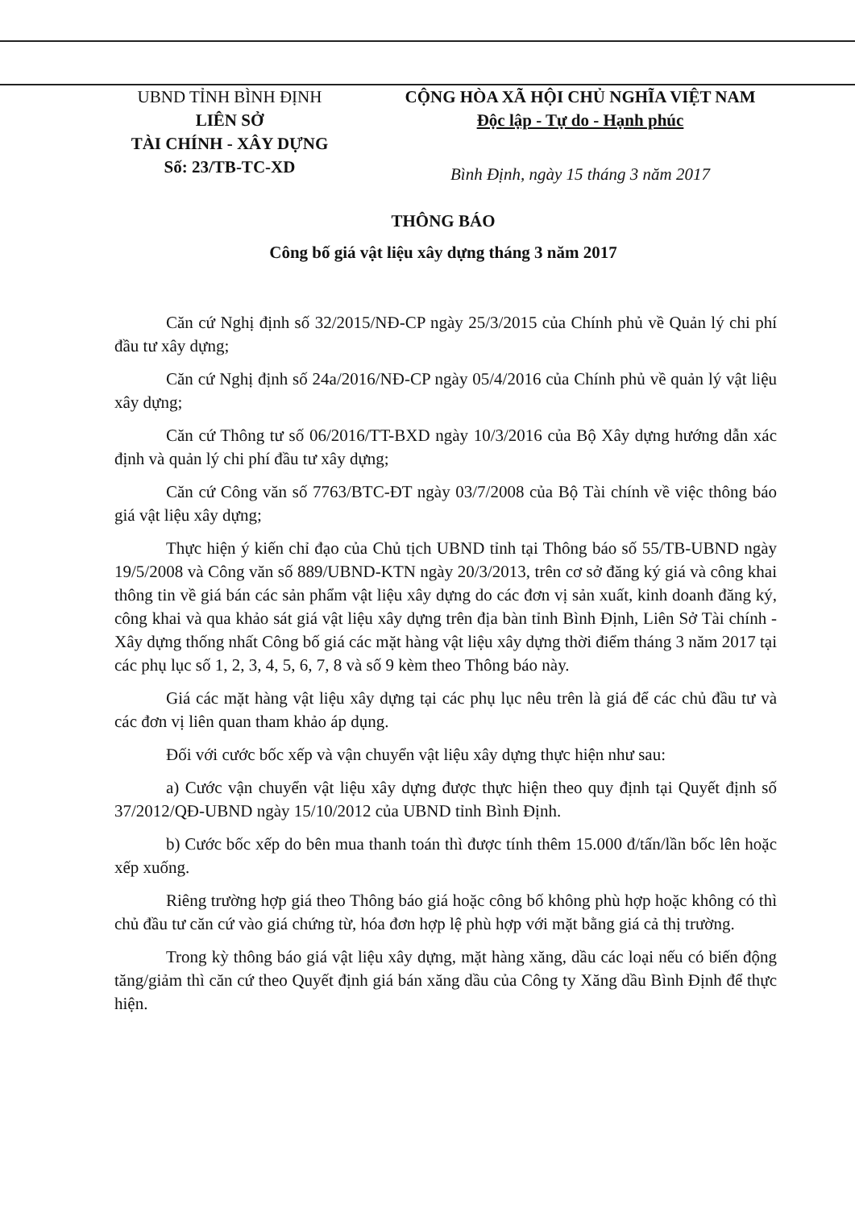UBND TỈNH BÌNH ĐỊNH
LIÊN SỞ
TÀI CHÍNH - XÂY DỰNG
Số: 23/TB-TC-XD
CỘNG HÒA XÃ HỘI CHỦ NGHĨA VIỆT NAM
Độc lập - Tự do - Hạnh phúc
Bình Định, ngày 15 tháng 3 năm 2017
THÔNG BÁO
Công bố giá vật liệu xây dựng tháng 3 năm 2017
Căn cứ Nghị định số 32/2015/NĐ-CP ngày 25/3/2015 của Chính phủ về Quản lý chi phí đầu tư xây dựng;
Căn cứ Nghị định số 24a/2016/NĐ-CP ngày 05/4/2016 của Chính phủ về quản lý vật liệu xây dựng;
Căn cứ Thông tư số 06/2016/TT-BXD ngày 10/3/2016 của Bộ Xây dựng hướng dẫn xác định và quản lý chi phí đầu tư xây dựng;
Căn cứ Công văn số 7763/BTC-ĐT ngày 03/7/2008 của Bộ Tài chính về việc thông báo giá vật liệu xây dựng;
Thực hiện ý kiến chỉ đạo của Chủ tịch UBND tỉnh tại Thông báo số 55/TB-UBND ngày 19/5/2008 và Công văn số 889/UBND-KTN ngày 20/3/2013, trên cơ sở đăng ký giá và công khai thông tin về giá bán các sản phẩm vật liệu xây dựng do các đơn vị sản xuất, kinh doanh đăng ký, công khai và qua khảo sát giá vật liệu xây dựng trên địa bàn tỉnh Bình Định, Liên Sở Tài chính - Xây dựng thống nhất Công bố giá các mặt hàng vật liệu xây dựng thời điểm tháng 3 năm 2017 tại các phụ lục số 1, 2, 3, 4, 5, 6, 7, 8 và số 9 kèm theo Thông báo này.
Giá các mặt hàng vật liệu xây dựng tại các phụ lục nêu trên là giá để các chủ đầu tư và các đơn vị liên quan tham khảo áp dụng.
Đối với cước bốc xếp và vận chuyển vật liệu xây dựng thực hiện như sau:
a) Cước vận chuyển vật liệu xây dựng được thực hiện theo quy định tại Quyết định số 37/2012/QĐ-UBND ngày 15/10/2012 của UBND tỉnh Bình Định.
b) Cước bốc xếp do bên mua thanh toán thì được tính thêm 15.000 đ/tấn/lần bốc lên hoặc xếp xuống.
Riêng trường hợp giá theo Thông báo giá hoặc công bố không phù hợp hoặc không có thì chủ đầu tư căn cứ vào giá chứng từ, hóa đơn hợp lệ phù hợp với mặt bằng giá cả thị trường.
Trong kỳ thông báo giá vật liệu xây dựng, mặt hàng xăng, dầu các loại nếu có biến động tăng/giảm thì căn cứ theo Quyết định giá bán xăng dầu của Công ty Xăng dầu Bình Định để thực hiện.